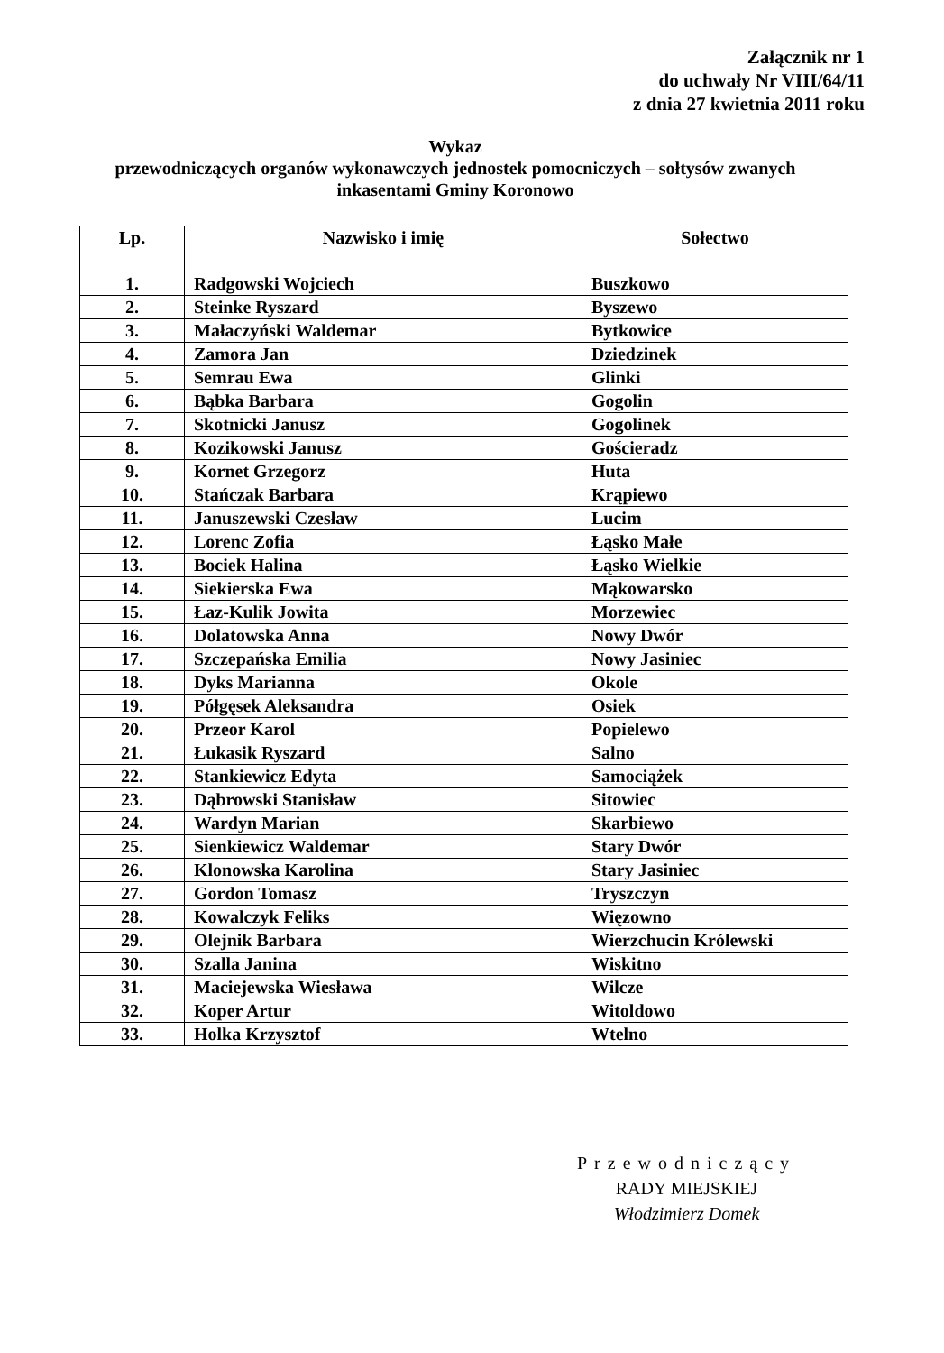Załącznik nr 1
do uchwały Nr VIII/64/11
z dnia 27 kwietnia 2011 roku
Wykaz
przewodniczących organów wykonawczych jednostek pomocniczych – sołtysów zwanych
inkasentami Gminy Koronowo
| Lp. | Nazwisko i imię | Sołectwo |
| --- | --- | --- |
| 1. | Radgowski Wojciech | Buszkowo |
| 2. | Steinke Ryszard | Byszewo |
| 3. | Małaczyński Waldemar | Bytkowice |
| 4. | Zamora Jan | Dziedzinek |
| 5. | Semrau Ewa | Glinki |
| 6. | Bąbka Barbara | Gogolin |
| 7. | Skotnicki Janusz | Gogolinek |
| 8. | Kozikowski Janusz | Gościeradz |
| 9. | Kornet Grzegorz | Huta |
| 10. | Stańczak Barbara | Krąpiewo |
| 11. | Januszewski Czesław | Lucim |
| 12. | Lorenc Zofia | Łąsko Małe |
| 13. | Bociek Halina | Łąsko Wielkie |
| 14. | Siekierska Ewa | Mąkowarsko |
| 15. | Łaz-Kulik Jowita | Morzewiec |
| 16. | Dolatowska Anna | Nowy Dwór |
| 17. | Szczepańska Emilia | Nowy Jasiniec |
| 18. | Dyks Marianna | Okole |
| 19. | Półgęsek Aleksandra | Osiek |
| 20. | Przeor Karol | Popielewo |
| 21. | Łukasik Ryszard | Salno |
| 22. | Stankiewicz Edyta | Samociążek |
| 23. | Dąbrowski Stanisław | Sitowiec |
| 24. | Wardyn Marian | Skarbiewo |
| 25. | Sienkiewicz Waldemar | Stary Dwór |
| 26. | Klonowska Karolina | Stary Jasiniec |
| 27. | Gordon Tomasz | Tryszczyn |
| 28. | Kowalczyk Feliks | Więzowno |
| 29. | Olejnik Barbara | Wierzchucin Królewski |
| 30. | Szalla Janina | Wiskitno |
| 31. | Maciejewska Wiesława | Wilcze |
| 32. | Koper Artur | Witoldowo |
| 33. | Holka Krzysztof | Wtelno |
Przewodniczący
RADY MIEJSKIEJ
Włodzimierz Domek